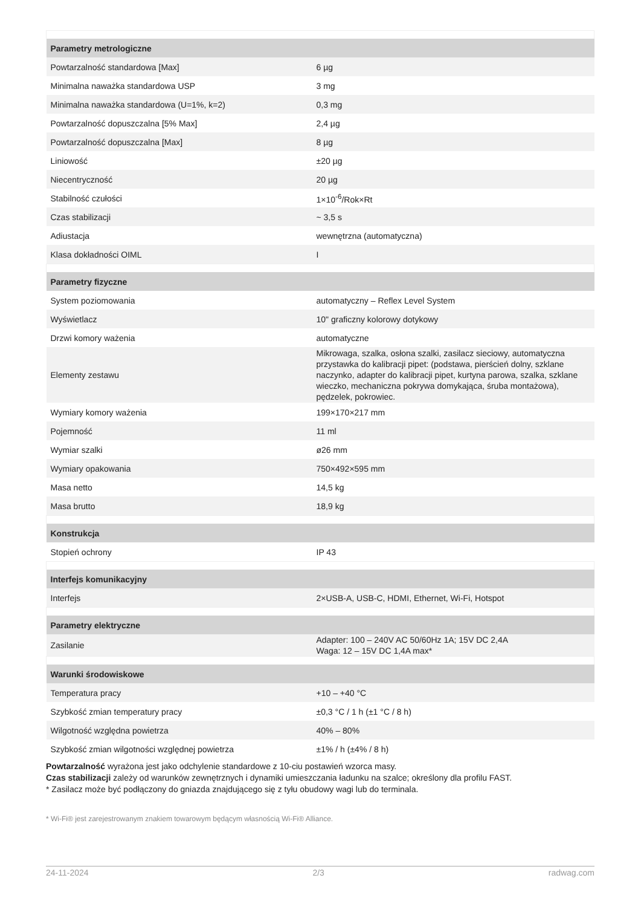| Parametry metrologiczne | |
| --- | --- |
| Powtarzalność standardowa [Max] | 6 µg |
| Minimalna naważka standardowa USP | 3 mg |
| Minimalna naważka standardowa (U=1%, k=2) | 0,3 mg |
| Powtarzalność dopuszczalna [5% Max] | 2,4 µg |
| Powtarzalność dopuszczalna [Max] | 8 µg |
| Liniowość | ±20 µg |
| Niecentryczność | 20 µg |
| Stabilność czułości | 1×10<sup>-6</sup>/Rok×Rt |
| Czas stabilizacji | ~ 3,5 s |
| Adiustacja | wewnętrzna (automatyczna) |
| Klasa dokładności OIML | I |
| Parametry fizyczne | |
| System poziomowania | automatyczny – Reflex Level System |
| Wyświetlacz | 10" graficzny kolorowy dotykowy |
| Drzwi komory ważenia | automatyczne |
| Elementy zestawu | Mikrowaga, szalka, osłona szalki, zasilacz sieciowy, automatyczna przystawka do kalibracji pipet: (podstawa, pierścień dolny, szklane naczynko, adapter do kalibracji pipet, kurtyna parowa, szalka, szklane wieczko, mechaniczna pokrywa domykająca, śruba montażowa), pędzelek, pokrowiec. |
| Wymiary komory ważenia | 199×170×217 mm |
| Pojemność | 11 ml |
| Wymiar szalki | ø26 mm |
| Wymiary opakowania | 750×492×595 mm |
| Masa netto | 14,5 kg |
| Masa brutto | 18,9 kg |
| Konstrukcja | |
| Stopień ochrony | IP 43 |
| Interfejs komunikacyjny | |
| Interfejs | 2×USB-A, USB-C, HDMI, Ethernet, Wi-Fi, Hotspot |
| Parametry elektryczne | |
| Zasilanie | Adapter: 100 – 240V AC 50/60Hz 1A; 15V DC 2,4A Waga: 12 – 15V DC 1,4A max* |
| Warunki środowiskowe | |
| Temperatura pracy | +10 – +40 °C |
| Szybkość zmian temperatury pracy | ±0,3 °C / 1 h (±1 °C / 8 h) |
| Wilgotność względna powietrza | 40% – 80% |
| Szybkość zmian wilgotności względnej powietrza | ±1% / h (±4% / 8 h) |
Powtarzalność wyrażona jest jako odchylenie standardowe z 10-ciu postawień wzorca masy.
Czas stabilizacji zależy od warunków zewnętrznych i dynamiki umieszczania ładunku na szalce; określony dla profilu FAST.
* Zasilacz może być podłączony do gniazda znajdującego się z tyłu obudowy wagi lub do terminala.
* Wi-Fi® jest zarejestrowanym znakiem towarowym będącym własnością Wi-Fi® Alliance.
24-11-2024 2/3 radwag.com